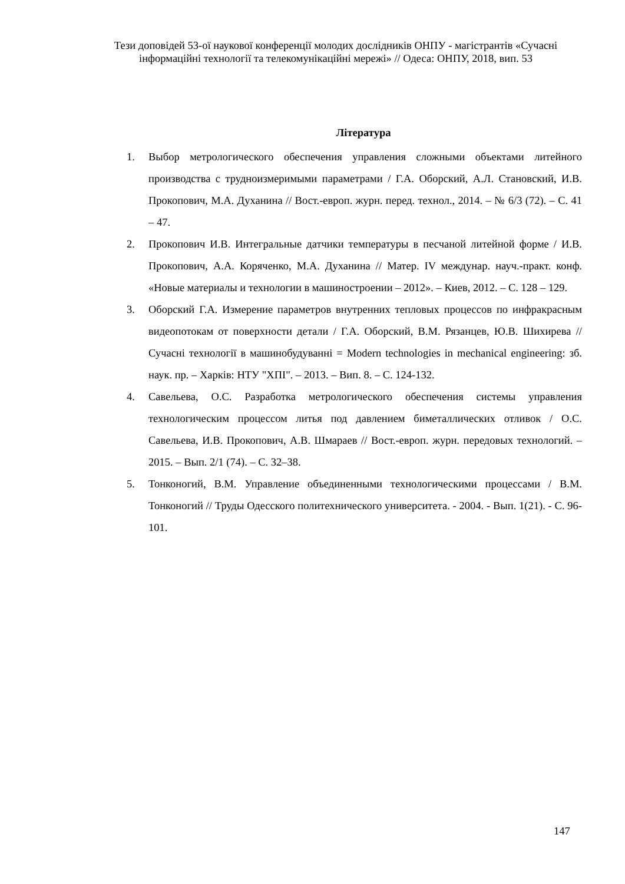Тези доповідей 53-ої наукової конференції молодих дослідників ОНПУ - магістрантів «Сучасні інформаційні технології та телекомунікаційні мережі» // Одеса: ОНПУ, 2018, вип. 53
Література
1. Выбор метрологического обеспечения управления сложными объектами литейного производства с трудноизмеримыми параметрами / Г.А. Оборский, А.Л. Становский, И.В. Прокопович, М.А. Духанина // Вост.-европ. журн. перед. технол., 2014. – № 6/3 (72). – С. 41 – 47.
2. Прокопович И.В. Интегральные датчики температуры в песчаной литейной форме / И.В. Прокопович, А.А. Коряченко, М.А. Духанина // Матер. IV междунар. науч.-практ. конф. «Новые материалы и технологии в машиностроении – 2012». – Киев, 2012. – С. 128 – 129.
3. Оборский Г.А. Измерение параметров внутренних тепловых процессов по инфракрасным видеопотокам от поверхности детали / Г.А. Оборский, В.М. Рязанцев, Ю.В. Шихирева // Сучасні технології в машинобудуванні = Modern technologies in mechanical engineering: зб. наук. пр. – Харків: НТУ "ХПІ". – 2013. – Вип. 8. – С. 124-132.
4. Савельева, О.С. Разработка метрологического обеспечения системы управления технологическим процессом литья под давлением биметаллических отливок / О.С. Савельева, И.В. Прокопович, А.В. Шмараев // Вост.-европ. журн. передовых технологий. – 2015. – Вып. 2/1 (74). – С. 32–38.
5. Тонконогий, В.М. Управление объединенными технологическими процессами / В.М. Тонконогий // Труды Одесского политехнического университета. - 2004. - Вып. 1(21). - С. 96-101.
147